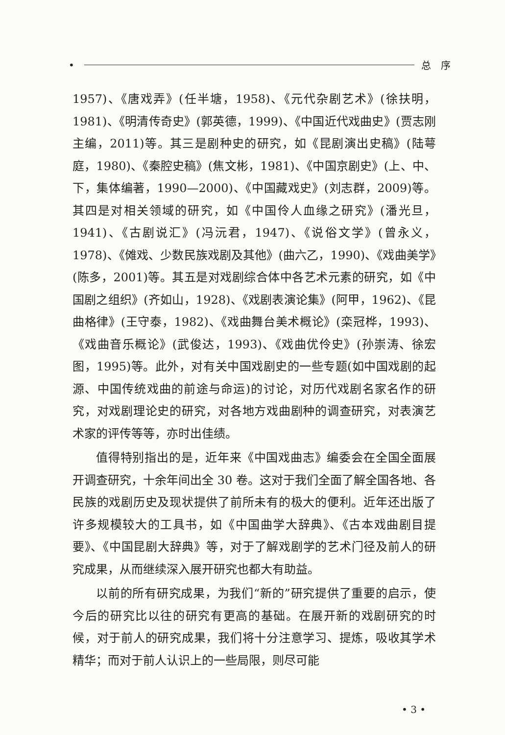• 总　序
1957)、《唐戏弄》(任半塘，1958)、《元代杂剧艺术》(徐扶明，1981)、《明清传奇史》(郭英德，1999)、《中国近代戏曲史》(贾志刚主编，2011)等。其三是剧种史的研究，如《昆剧演出史稿》(陆萼庭，1980)、《秦腔史稿》(焦文彬，1981)、《中国京剧史》(上、中、下，集体编著，1990—2000)、《中国藏戏史》(刘志群，2009)等。其四是对相关领域的研究，如《中国伶人血缘之研究》(潘光旦，1941)、《古剧说汇》(冯沅君，1947)、《说俗文学》(曾永义，1978)、《傩戏、少数民族戏剧及其他》(曲六乙，1990)、《戏曲美学》(陈多，2001)等。其五是对戏剧综合体中各艺术元素的研究，如《中国剧之组织》(齐如山，1928)、《戏剧表演论集》(阿甲，1962)、《昆曲格律》(王守泰，1982)、《戏曲舞台美术概论》(栾冠桦，1993)、《戏曲音乐概论》(武俊达，1993)、《戏曲优伶史》(孙崇涛、徐宏图，1995)等。此外，对有关中国戏剧史的一些专题(如中国戏剧的起源、中国传统戏曲的前途与命运)的讨论，对历代戏剧名家名作的研究，对戏剧理论史的研究，对各地方戏曲剧种的调查研究，对表演艺术家的评传等等，亦时出佳绩。
值得特别指出的是，近年来《中国戏曲志》编委会在全国全面展开调查研究，十余年间出全 30 卷。这对于我们全面了解全国各地、各民族的戏剧历史及现状提供了前所未有的极大的便利。近年还出版了许多规模较大的工具书，如《中国曲学大辞典》、《古本戏曲剧目提要》、《中国昆剧大辞典》等，对于了解戏剧学的艺术门径及前人的研究成果，从而继续深入展开研究也都大有助益。
以前的所有研究成果，为我们“新的”研究提供了重要的启示，使今后的研究比以往的研究有更高的基础。在展开新的戏剧研究的时候，对于前人的研究成果，我们将十分注意学习、提炼，吸收其学术精华；而对于前人认识上的一些局限，则尽可能
• 3 •